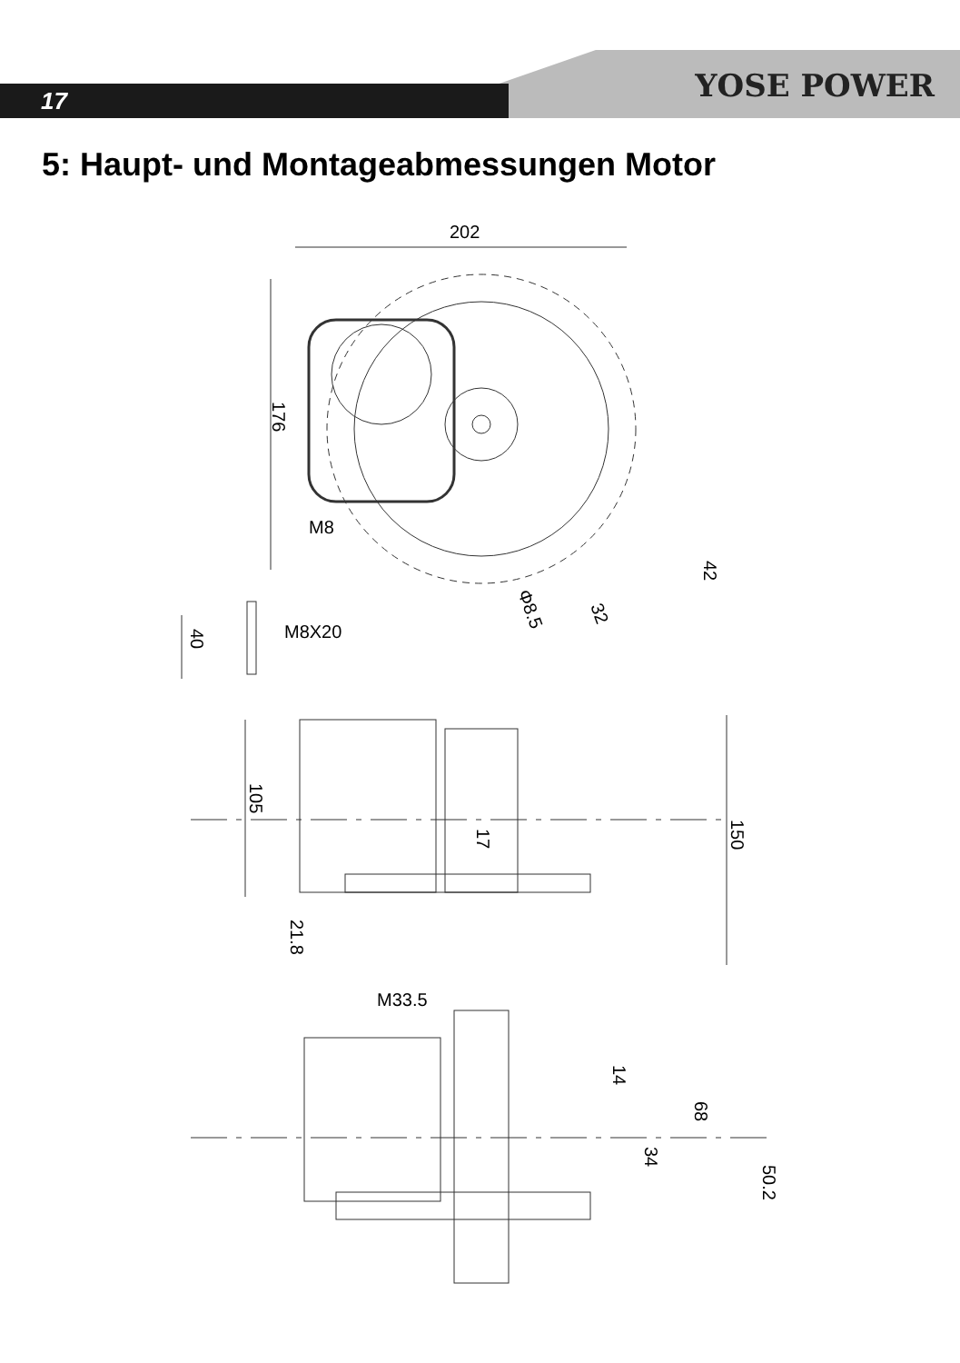17 YOSE POWER
5: Haupt- und Montageabmessungen Motor
202
176
M8
42
Φ8.5
32
40
M8X20
105
17
150
21.8
M33.5
14
68
34
50.2